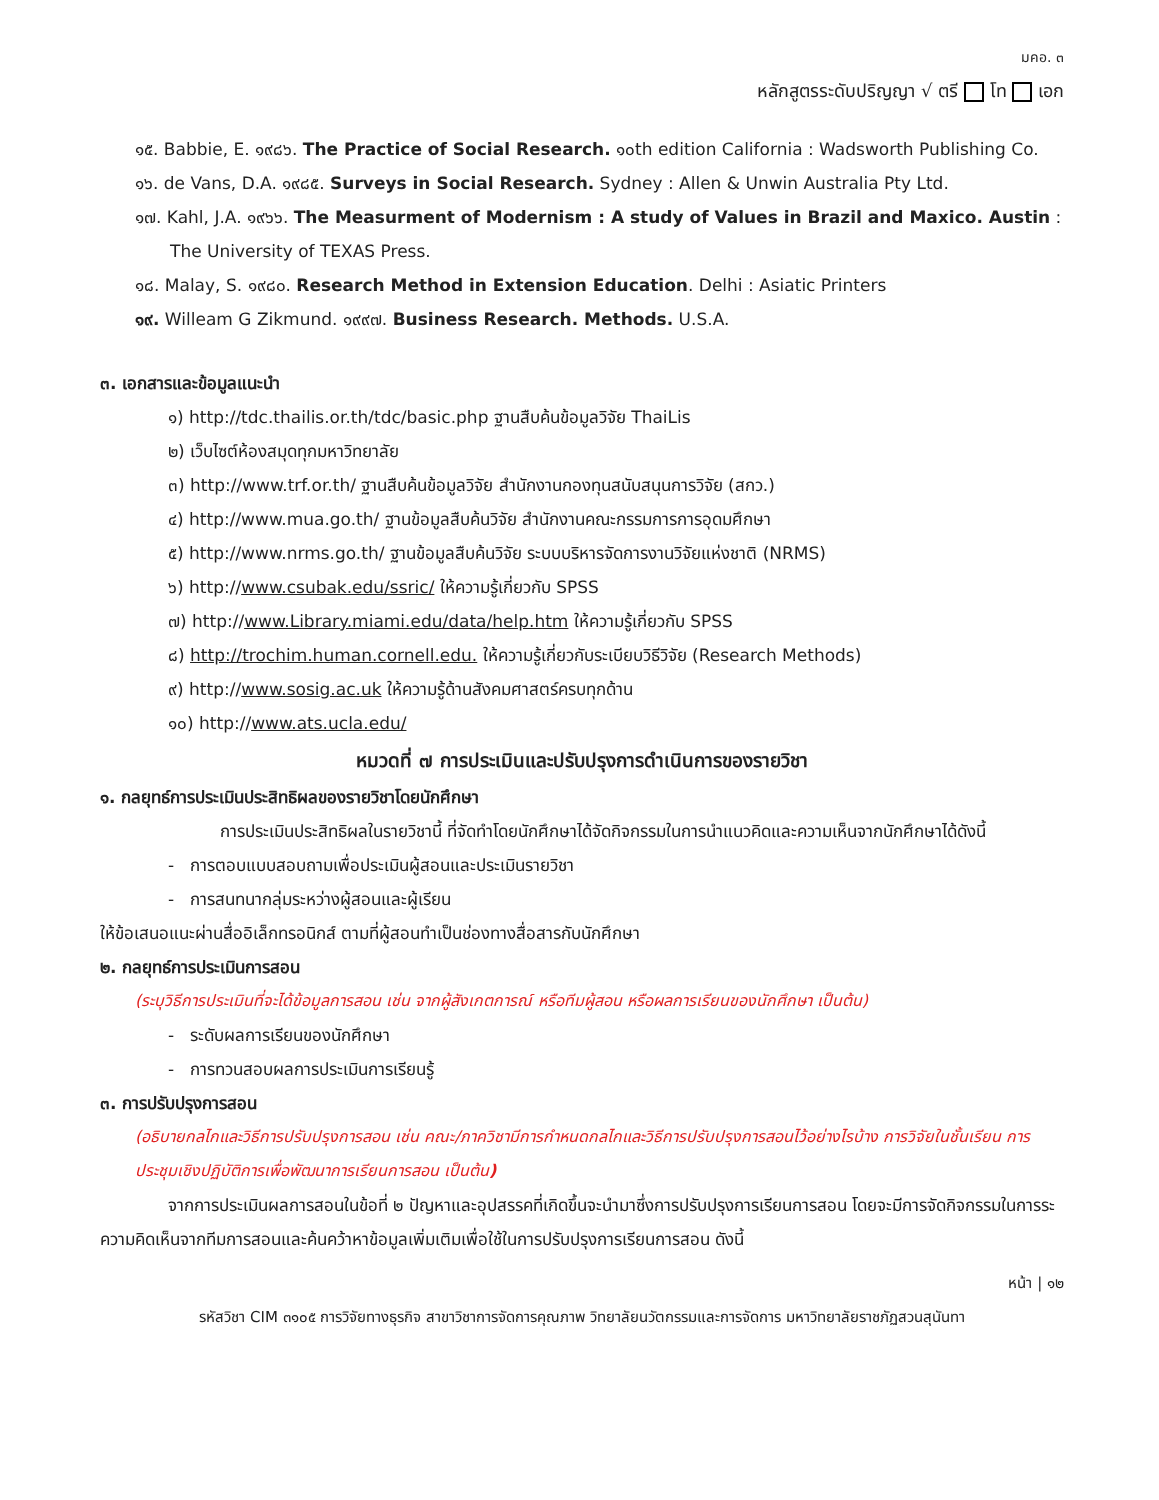มคอ. ๓
หลักสูตรระดับปริญญา √ ตรี โท เอก
๑๕. Babbie, E. ๑๙๘๖. The Practice of Social Research. ๑๐th edition California : Wadsworth Publishing Co.
๑๖. de Vans, D.A. ๑๙๘๕. Surveys in Social Research. Sydney : Allen & Unwin Australia Pty Ltd.
๑๗. Kahl, J.A. ๑๙๖๖. The Measurment of Modernism : A study of Values in Brazil and Maxico. Austin : The University of TEXAS Press.
๑๘. Malay, S. ๑๙๘๐. Research Method in Extension Education. Delhi : Asiatic Printers
๑๙. Willeam G Zikmund. ๑๙๙๗. Business Research. Methods. U.S.A.
๓. เอกสารและข้อมูลแนะนำ
๑) http://tdc.thailis.or.th/tdc/basic.php ฐานสืบค้นข้อมูลวิจัย ThaiLis
๒) เว็บไซต์ห้องสมุดทุกมหาวิทยาลัย
๓) http://www.trf.or.th/ ฐานสืบค้นข้อมูลวิจัย สำนักงานกองทุนสนับสนุนการวิจัย (สกว.)
๔) http://www.mua.go.th/ ฐานข้อมูลสืบค้นวิจัย สำนักงานคณะกรรมการการอุดมศึกษา
๕) http://www.nrms.go.th/ ฐานข้อมูลสืบค้นวิจัย ระบบบริหารจัดการงานวิจัยแห่งชาติ (NRMS)
๖) http://www.csubak.edu/ssric/ ให้ความรู้เกี่ยวกับ SPSS
๗) http://www.Library.miami.edu/data/help.htm ให้ความรู้เกี่ยวกับ SPSS
๘) http://trochim.human.cornell.edu. ให้ความรู้เกี่ยวกับระเบียบวิธีวิจัย (Research Methods)
๙) http://www.sosig.ac.uk ให้ความรู้ด้านสังคมศาสตร์ครบทุกด้าน
๑๐) http://www.ats.ucla.edu/
หมวดที่ ๗ การประเมินและปรับปรุงการดำเนินการของรายวิชา
๑. กลยุทธ์การประเมินประสิทธิผลของรายวิชาโดยนักศึกษา
การประเมินประสิทธิผลในรายวิชานี้ ที่จัดทำโดยนักศึกษาได้จัดกิจกรรมในการนำแนวคิดและความเห็นจากนักศึกษาได้ดังนี้
- การตอบแบบสอบถามเพื่อประเมินผู้สอนและประเมินรายวิชา
- การสนทนากลุ่มระหว่างผู้สอนและผู้เรียน
ให้ข้อเสนอแนะผ่านสื่ออิเล็กทรอนิกส์ ตามที่ผู้สอนทำเป็นช่องทางสื่อสารกับนักศึกษา
๒. กลยุทธ์การประเมินการสอน
(ระบุวิธีการประเมินที่จะได้ข้อมูลการสอน เช่น จากผู้สังเกตการณ์ หรือทีมผู้สอน หรือผลการเรียนของนักศึกษา เป็นต้น)
- ระดับผลการเรียนของนักศึกษา
- การทวนสอบผลการประเมินการเรียนรู้
๓. การปรับปรุงการสอน
(อธิบายกลไกและวิธีการปรับปรุงการสอน เช่น คณะ/ภาควิชามีการกำหนดกลไกและวิธีการปรับปรุงการสอนไว้อย่างไรบ้าง การวิจัยในชั้นเรียน การประชุมเชิงปฏิบัติการเพื่อพัฒนาการเรียนการสอน เป็นต้น)
จากการประเมินผลการสอนในข้อที่ ๒ ปัญหาและอุปสรรคที่เกิดขึ้นจะนำมาซึ่งการปรับปรุงการเรียนการสอน โดยจะมีการจัดกิจกรรมในการระความคิดเห็นจากทีมการสอนและค้นคว้าหาข้อมูลเพิ่มเติมเพื่อใช้ในการปรับปรุงการเรียนการสอน ดังนี้
หน้า | ๑๒
รหัสวิชา CIM ๓๑๐๕ การวิจัยทางธุรกิจ สาขาวิชาการจัดการคุณภาพ วิทยาลัยนวัตกรรมและการจัดการ มหาวิทยาลัยราชภัฏสวนสุนันทา